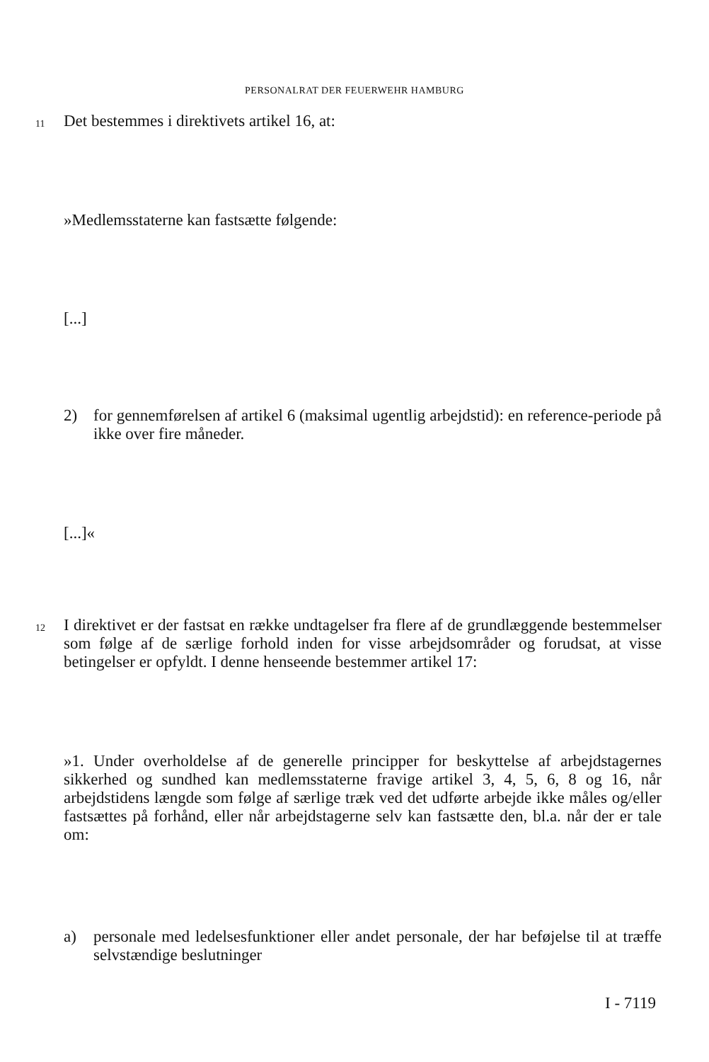PERSONALRAT DER FEUERWEHR HAMBURG
11 Det bestemmes i direktivets artikel 16, at:
»Medlemsstaterne kan fastsætte følgende:
[...]
2) for gennemførelsen af artikel 6 (maksimal ugentlig arbejdstid): en reference-periode på ikke over fire måneder.
[...]«
12
I direktivet er der fastsat en række undtagelser fra flere af de grundlæggende bestemmelser som følge af de særlige forhold inden for visse arbejdsområder og forudsat, at visse betingelser er opfyldt. I denne henseende bestemmer artikel 17:
»1. Under overholdelse af de generelle principper for beskyttelse af arbejdstagernes sikkerhed og sundhed kan medlemsstaterne fravige artikel 3, 4, 5, 6, 8 og 16, når arbejdstidens længde som følge af særlige træk ved det udførte arbejde ikke måles og/eller fastsættes på forhånd, eller når arbejdstagerne selv kan fastsætte den, bl.a. når der er tale om:
a) personale med ledelsesfunktioner eller andet personale, der har beføjelse til at træffe selvstændige beslutninger
I - 7119